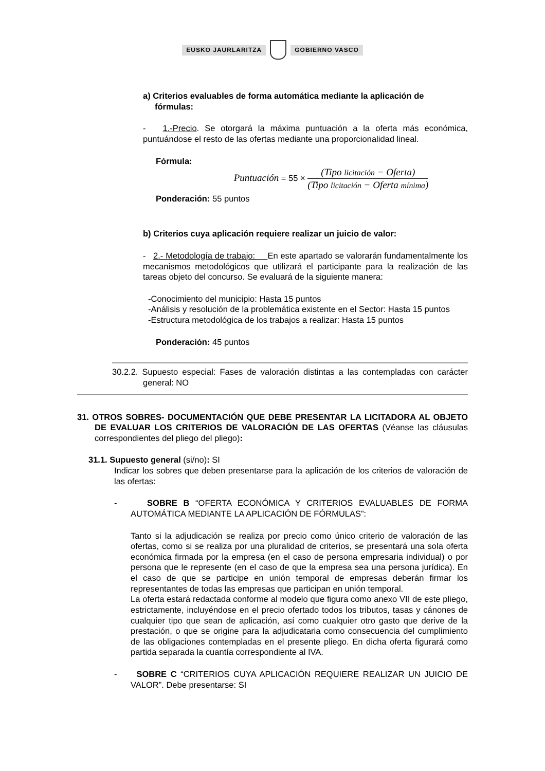EUSKO JAURLARITZA GOBIERNO VASCO
a) Criterios evaluables de forma automática mediante la aplicación de
fórmulas:
- 1.-Precio. Se otorgará la máxima puntuación a la oferta más económica, puntuándose el resto de las ofertas mediante una proporcionalidad lineal.
Fórmula:
Puntuación = 55 ×
(Tipo licitación − Oferta)
(Tipo licitación − Oferta mínima)
Ponderación: 55 puntos
b) Criterios cuya aplicación requiere realizar un juicio de valor:
- 2.- Metodología de trabajo: En este apartado se valorarán fundamentalmente los mecanismos metodológicos que utilizará el participante para la realización de las tareas objeto del concurso. Se evaluará de la siguiente manera:
-Conocimiento del municipio: Hasta 15 puntos
-Análisis y resolución de la problemática existente en el Sector: Hasta 15 puntos
-Estructura metodológica de los trabajos a realizar: Hasta 15 puntos
Ponderación: 45 puntos
30.2.2. Supuesto especial: Fases de valoración distintas a las contempladas con carácter general: NO
31. OTROS SOBRES- DOCUMENTACIÓN QUE DEBE PRESENTAR LA LICITADORA AL OBJETO DE EVALUAR LOS CRITERIOS DE VALORACIÓN DE LAS OFERTAS (Véanse las cláusulas correspondientes del pliego del pliego):
31.1. Supuesto general (si/no): SI
Indicar los sobres que deben presentarse para la aplicación de los criterios de valoración de las ofertas:
- SOBRE B “OFERTA ECONÓMICA Y CRITERIOS EVALUABLES DE FORMA AUTOMÁTICA MEDIANTE LA APLICACIÓN DE FÓRMULAS”:
Tanto si la adjudicación se realiza por precio como único criterio de valoración de las ofertas, como si se realiza por una pluralidad de criterios, se presentará una sola oferta económica firmada por la empresa (en el caso de persona empresaria individual) o por persona que le represente (en el caso de que la empresa sea una persona jurídica). En el caso de que se participe en unión temporal de empresas deberán firmar los representantes de todas las empresas que participan en unión temporal.
La oferta estará redactada conforme al modelo que figura como anexo VII de este pliego, estrictamente, incluyéndose en el precio ofertado todos los tributos, tasas y cánones de cualquier tipo que sean de aplicación, así como cualquier otro gasto que derive de la prestación, o que se origine para la adjudicataria como consecuencia del cumplimiento de las obligaciones contempladas en el presente pliego. En dicha oferta figurará como partida separada la cuantía correspondiente al IVA.
- SOBRE C “CRITERIOS CUYA APLICACIÓN REQUIERE REALIZAR UN JUICIO DE VALOR”. Debe presentarse: SI